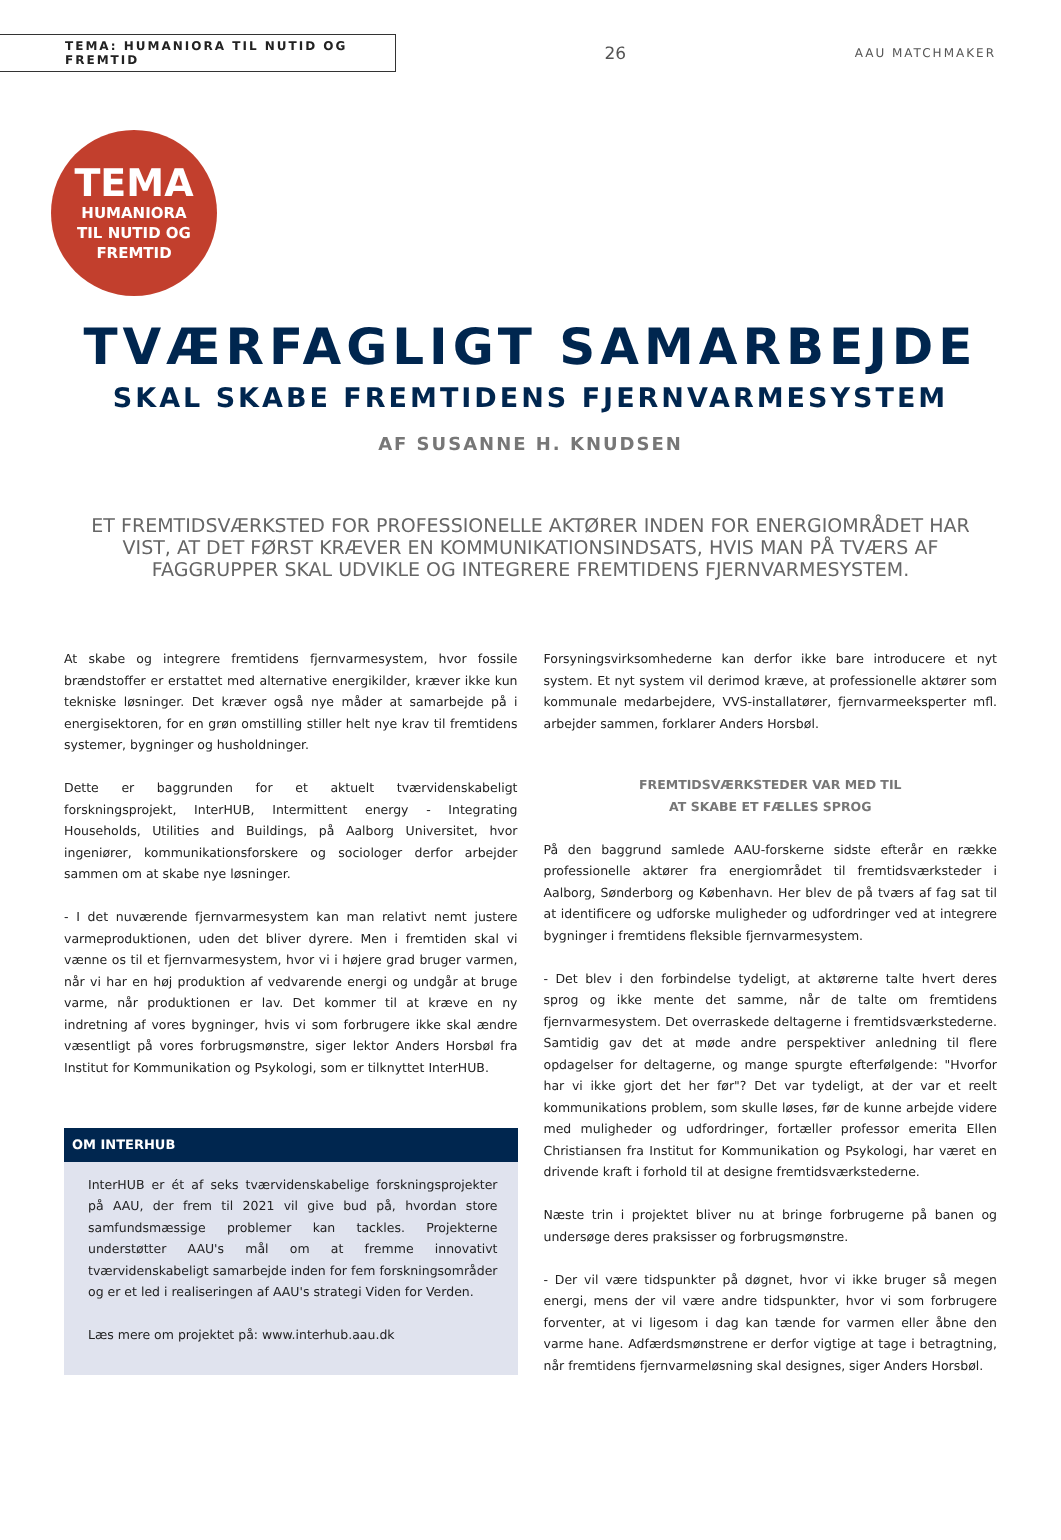TEMA: HUMANIORA TIL NUTID OG FREMTID
26
AAU MATCHMAKER
TEMA
HUMANIORA
TIL NUTID OG
FREMTID
TVÆRFAGLIGT SAMARBEJDE
SKAL SKABE FREMTIDENS FJERNVARMESYSTEM
AF SUSANNE H. KNUDSEN
ET FREMTIDSVÆRKSTED FOR PROFESSIONELLE AKTØRER INDEN FOR ENERGIOMRÅDET HAR VIST, AT DET FØRST KRÆVER EN KOMMUNIKATIONSINDSATS, HVIS MAN PÅ TVÆRS AF FAGGRUPPER SKAL UDVIKLE OG INTEGRERE FREMTIDENS FJERNVARMESYSTEM.
At skabe og integrere fremtidens fjernvarmesystem, hvor fossile brændstoffer er erstattet med alternative energikilder, kræver ikke kun tekniske løsninger. Det kræver også nye måder at samarbejde på i energisektoren, for en grøn omstilling stiller helt nye krav til fremtidens systemer, bygninger og husholdninger.
Dette er baggrunden for et aktuelt tværvidenskabeligt forskningsprojekt, InterHUB, Intermittent energy - Integrating Households, Utilities and Buildings, på Aalborg Universitet, hvor ingeniører, kommunikationsforskere og sociologer derfor arbejder sammen om at skabe nye løsninger.
- I det nuværende fjernvarmesystem kan man relativt nemt justere varmeproduktionen, uden det bliver dyrere. Men i fremtiden skal vi vænne os til et fjernvarmesystem, hvor vi i højere grad bruger varmen, når vi har en høj produktion af vedvarende energi og undgår at bruge varme, når produktionen er lav. Det kommer til at kræve en ny indretning af vores bygninger, hvis vi som forbrugere ikke skal ændre væsentligt på vores forbrugsmønstre, siger lektor Anders Horsbøl fra Institut for Kommunikation og Psykologi, som er tilknyttet InterHUB.
OM INTERHUB
InterHUB er ét af seks tværvidenskabelige forskningsprojekter på AAU, der frem til 2021 vil give bud på, hvordan store samfundsmæssige problemer kan tackles. Projekterne understøtter AAU's mål om at fremme innovativt tværvidenskabeligt samarbejde inden for fem forskningsområder og er et led i realiseringen af AAU's strategi Viden for Verden.
Læs mere om projektet på: www.interhub.aau.dk
Forsyningsvirksomhederne kan derfor ikke bare introducere et nyt system. Et nyt system vil derimod kræve, at professionelle aktører som kommunale medarbejdere, VVS-installatører, fjernvarmeeksperter mfl. arbejder sammen, forklarer Anders Horsbøl.
FREMTIDSVÆRKSTEDER VAR MED TIL
AT SKABE ET FÆLLES SPROG
På den baggrund samlede AAU-forskerne sidste efterår en række professionelle aktører fra energiområdet til fremtidsværksteder i Aalborg, Sønderborg og København. Her blev de på tværs af fag sat til at identificere og udforske muligheder og udfordringer ved at integrere bygninger i fremtidens fleksible fjernvarmesystem.
- Det blev i den forbindelse tydeligt, at aktørerne talte hvert deres sprog og ikke mente det samme, når de talte om fremtidens fjernvarmesystem. Det overraskede deltagerne i fremtidsværkstederne. Samtidig gav det at møde andre perspektiver anledning til flere opdagelser for deltagerne, og mange spurgte efterfølgende: "Hvorfor har vi ikke gjort det her før"? Det var tydeligt, at der var et reelt kommunikations problem, som skulle løses, før de kunne arbejde videre med muligheder og udfordringer, fortæller professor emerita Ellen Christiansen fra Institut for Kommunikation og Psykologi, har været en drivende kraft i forhold til at designe fremtidsværkstederne.
Næste trin i projektet bliver nu at bringe forbrugerne på banen og undersøge deres praksisser og forbrugsmønstre.
- Der vil være tidspunkter på døgnet, hvor vi ikke bruger så megen energi, mens der vil være andre tidspunkter, hvor vi som forbrugere forventer, at vi ligesom i dag kan tænde for varmen eller åbne den varme hane. Adfærdsmønstrene er derfor vigtige at tage i betragtning, når fremtidens fjernvarmeløsning skal designes, siger Anders Horsbøl.